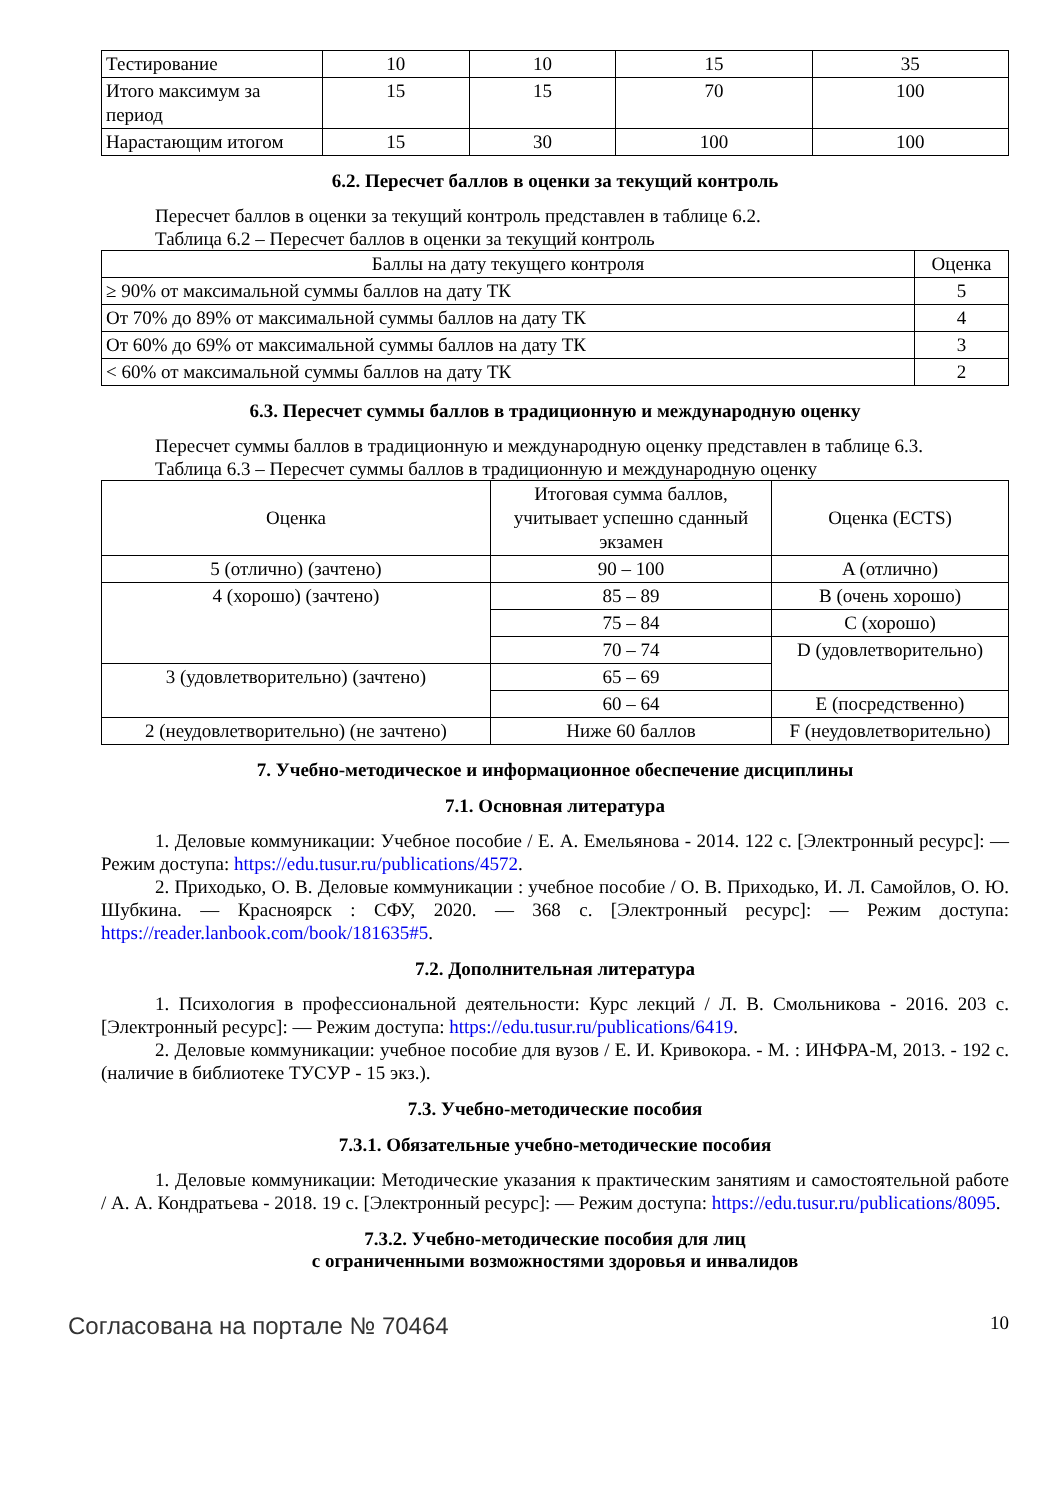| Тестирование | 10 | 10 | 15 | 35 |
| Итого максимум за период | 15 | 15 | 70 | 100 |
| Нарастающим итогом | 15 | 30 | 100 | 100 |
6.2. Пересчет баллов в оценки за текущий контроль
Пересчет баллов в оценки за текущий контроль представлен в таблице 6.2.
Таблица 6.2 – Пересчет баллов в оценки за текущий контроль
| Баллы на дату текущего контроля | Оценка |
| --- | --- |
| ≥ 90% от максимальной суммы баллов на дату ТК | 5 |
| От 70% до 89% от максимальной суммы баллов на дату ТК | 4 |
| От 60% до 69% от максимальной суммы баллов на дату ТК | 3 |
| < 60% от максимальной суммы баллов на дату ТК | 2 |
6.3. Пересчет суммы баллов в традиционную и международную оценку
Пересчет суммы баллов в традиционную и международную оценку представлен в таблице 6.3.
Таблица 6.3 – Пересчет суммы баллов в традиционную и международную оценку
| Оценка | Итоговая сумма баллов, учитывает успешно сданный экзамен | Оценка (ECTS) |
| --- | --- | --- |
| 5 (отлично) (зачтено) | 90 – 100 | A (отлично) |
| 4 (хорошо) (зачтено) | 85 – 89 | B (очень хорошо) |
| | 75 – 84 | C (хорошо) |
| | 70 – 74 | D (удовлетворительно) |
| 3 (удовлетворительно) (зачтено) | 65 – 69 | |
| | 60 – 64 | E (посредственно) |
| 2 (неудовлетворительно) (не зачтено) | Ниже 60 баллов | F (неудовлетворительно) |
7. Учебно-методическое и информационное обеспечение дисциплины
7.1. Основная литература
1. Деловые коммуникации: Учебное пособие / Е. А. Емельянова - 2014. 122 с. [Электронный ресурс]: — Режим доступа: https://edu.tusur.ru/publications/4572.
2. Приходько, О. В. Деловые коммуникации : учебное пособие / О. В. Приходько, И. Л. Самойлов, О. Ю. Шубкина. — Красноярск : СФУ, 2020. — 368 с. [Электронный ресурс]: — Режим доступа: https://reader.lanbook.com/book/181635#5.
7.2. Дополнительная литература
1. Психология в профессиональной деятельности: Курс лекций / Л. В. Смольникова - 2016. 203 с. [Электронный ресурс]: — Режим доступа: https://edu.tusur.ru/publications/6419.
2. Деловые коммуникации: учебное пособие для вузов / Е. И. Кривокора. - М. : ИНФРА-М, 2013. - 192 с. (наличие в библиотеке ТУСУР - 15 экз.).
7.3. Учебно-методические пособия
7.3.1. Обязательные учебно-методические пособия
1. Деловые коммуникации: Методические указания к практическим занятиям и самостоятельной работе / А. А. Кондратьева - 2018. 19 с. [Электронный ресурс]: — Режим доступа: https://edu.tusur.ru/publications/8095.
7.3.2. Учебно-методические пособия для лиц
с ограниченными возможностями здоровья и инвалидов
Согласована на портале № 70464 10